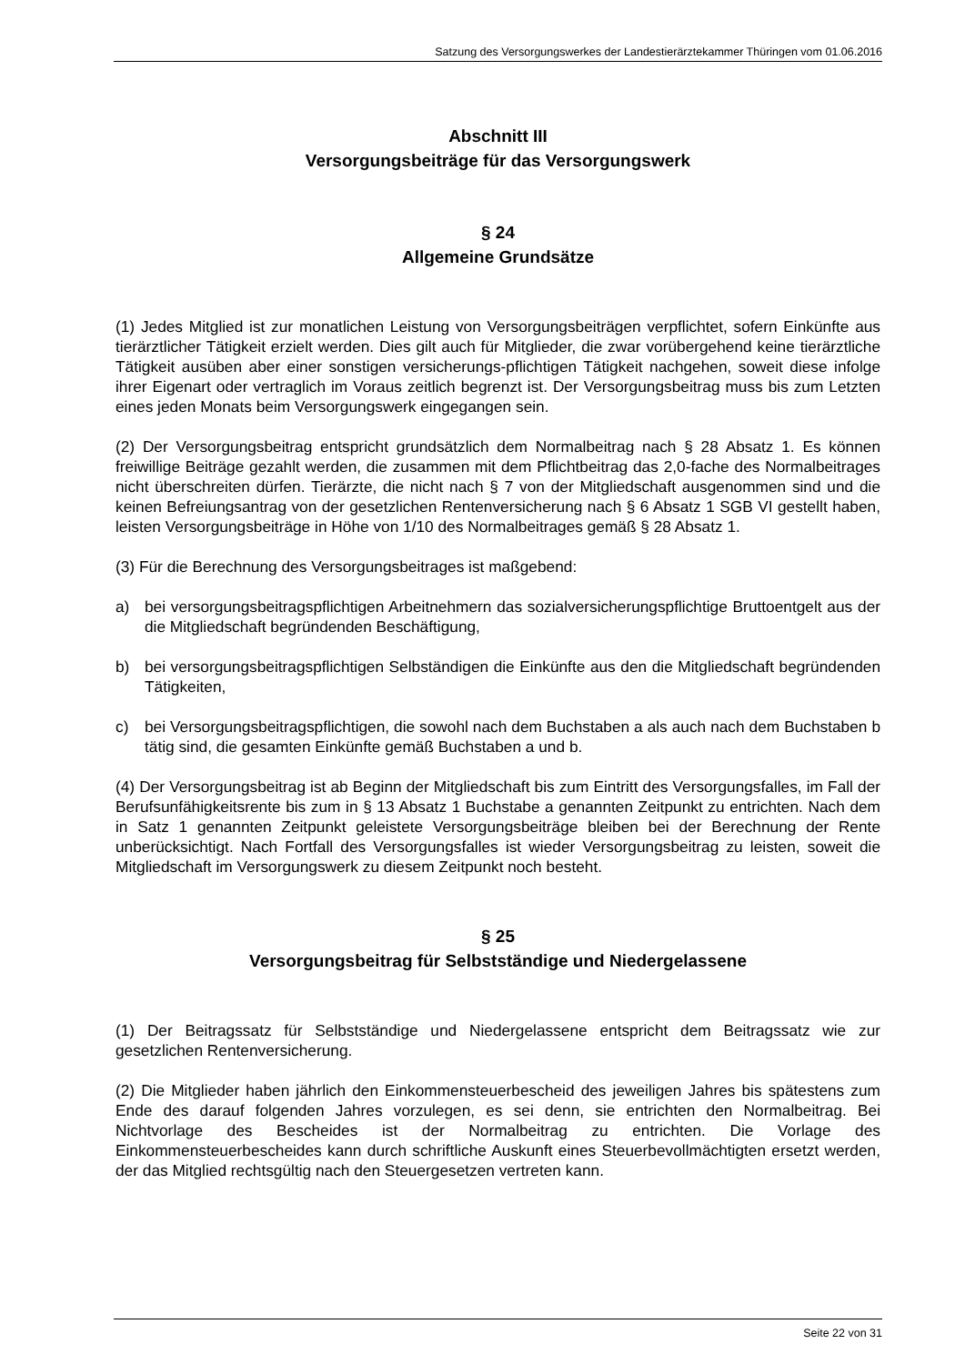Satzung des Versorgungswerkes der Landestierärztekammer Thüringen vom 01.06.2016
Abschnitt III
Versorgungsbeiträge für das Versorgungswerk
§ 24
Allgemeine Grundsätze
(1) Jedes Mitglied ist zur monatlichen Leistung von Versorgungsbeiträgen verpflichtet, sofern Einkünfte aus tierärztlicher Tätigkeit erzielt werden. Dies gilt auch für Mitglieder, die zwar vorübergehend keine tierärztliche Tätigkeit ausüben aber einer sonstigen versicherungs-pflichtigen Tätigkeit nachgehen, soweit diese infolge ihrer Eigenart oder vertraglich im Voraus zeitlich begrenzt ist. Der Versorgungsbeitrag muss bis zum Letzten eines jeden Monats beim Versorgungswerk eingegangen sein.
(2) Der Versorgungsbeitrag entspricht grundsätzlich dem Normalbeitrag nach § 28 Absatz 1. Es können freiwillige Beiträge gezahlt werden, die zusammen mit dem Pflichtbeitrag das 2,0-fache des Normalbeitrages nicht überschreiten dürfen. Tierärzte, die nicht nach § 7 von der Mitgliedschaft ausgenommen sind und die keinen Befreiungsantrag von der gesetzlichen Rentenversicherung nach § 6 Absatz 1 SGB VI gestellt haben, leisten Versorgungsbeiträge in Höhe von 1/10 des Normalbeitrages gemäß § 28 Absatz 1.
(3) Für die Berechnung des Versorgungsbeitrages ist maßgebend:
a) bei versorgungsbeitragspflichtigen Arbeitnehmern das sozialversicherungspflichtige Bruttoentgelt aus der die Mitgliedschaft begründenden Beschäftigung,
b) bei versorgungsbeitragspflichtigen Selbständigen die Einkünfte aus den die Mitgliedschaft begründenden Tätigkeiten,
c) bei Versorgungsbeitragspflichtigen, die sowohl nach dem Buchstaben a als auch nach dem Buchstaben b tätig sind, die gesamten Einkünfte gemäß Buchstaben a und b.
(4) Der Versorgungsbeitrag ist ab Beginn der Mitgliedschaft bis zum Eintritt des Versorgungsfalles, im Fall der Berufsunfähigkeitsrente bis zum in § 13 Absatz 1 Buchstabe a genannten Zeitpunkt zu entrichten. Nach dem in Satz 1 genannten Zeitpunkt geleistete Versorgungsbeiträge bleiben bei der Berechnung der Rente unberücksichtigt. Nach Fortfall des Versorgungsfalles ist wieder Versorgungsbeitrag zu leisten, soweit die Mitgliedschaft im Versorgungswerk zu diesem Zeitpunkt noch besteht.
§ 25
Versorgungsbeitrag für Selbstständige und Niedergelassene
(1) Der Beitragssatz für Selbstständige und Niedergelassene entspricht dem Beitragssatz wie zur gesetzlichen Rentenversicherung.
(2) Die Mitglieder haben jährlich den Einkommensteuerbescheid des jeweiligen Jahres bis spätestens zum Ende des darauf folgenden Jahres vorzulegen, es sei denn, sie entrichten den Normalbeitrag. Bei Nichtvorlage des Bescheides ist der Normalbeitrag zu entrichten. Die Vorlage des Einkommensteuerbescheides kann durch schriftliche Auskunft eines Steuerbevollmächtigten ersetzt werden, der das Mitglied rechtsgültig nach den Steuergesetzen vertreten kann.
Seite 22 von 31